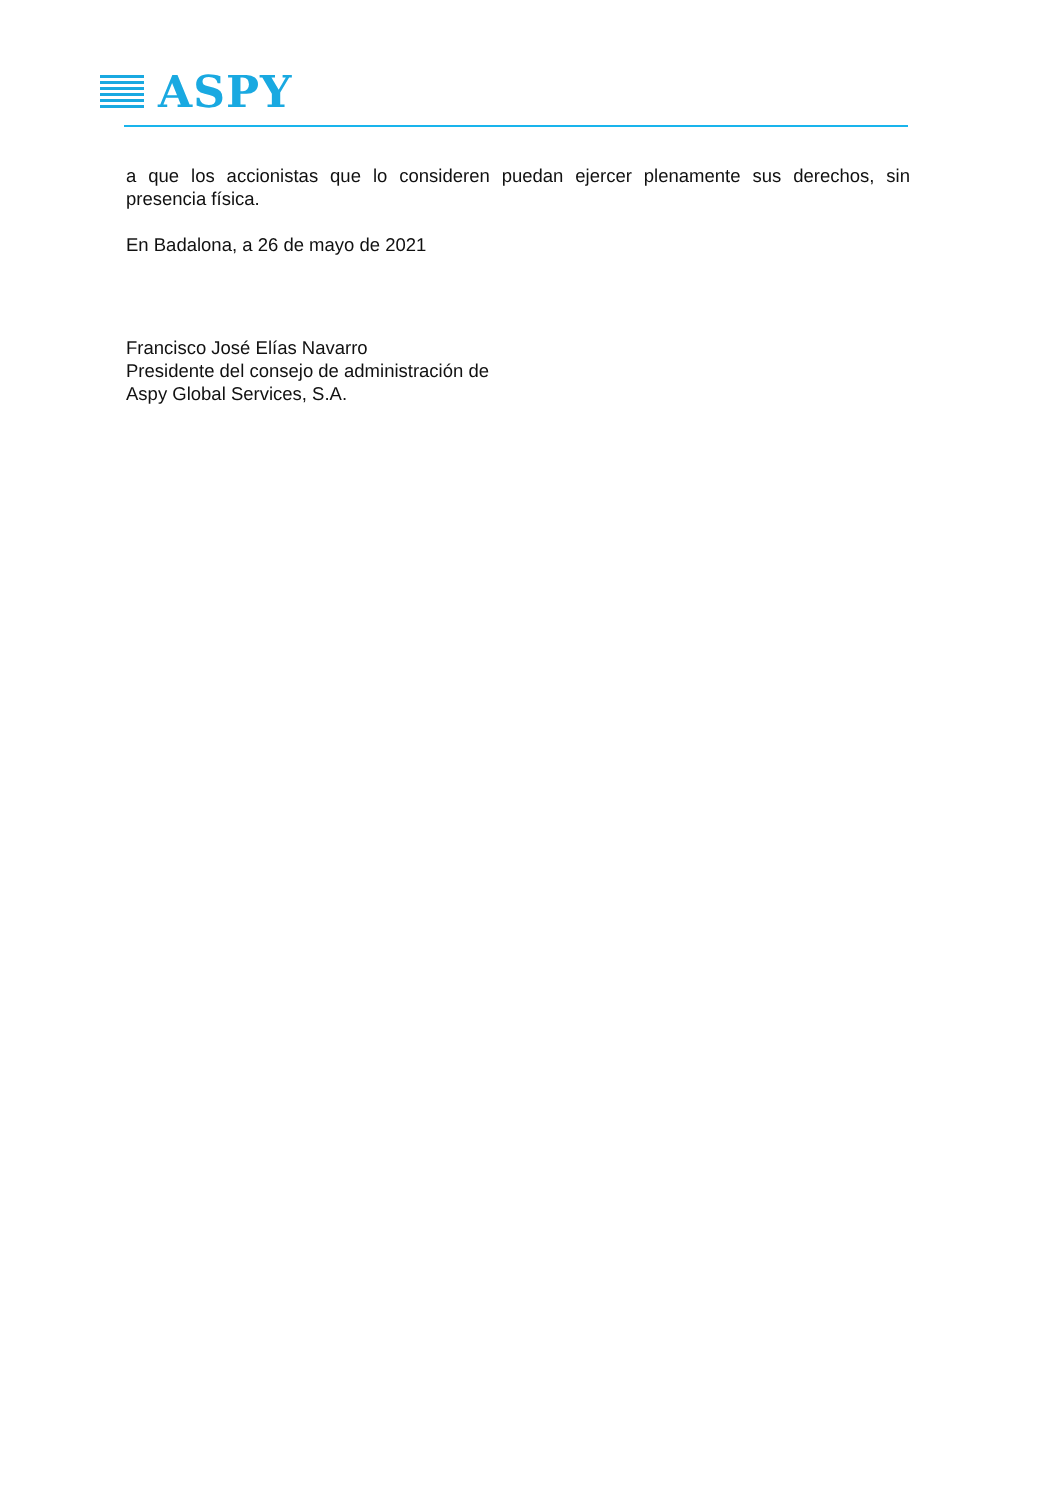ASPY
a que los accionistas que lo consideren puedan ejercer plenamente sus derechos, sin presencia física.
En Badalona, a 26 de mayo de 2021
Francisco José Elías Navarro
Presidente del consejo de administración de
Aspy Global Services, S.A.